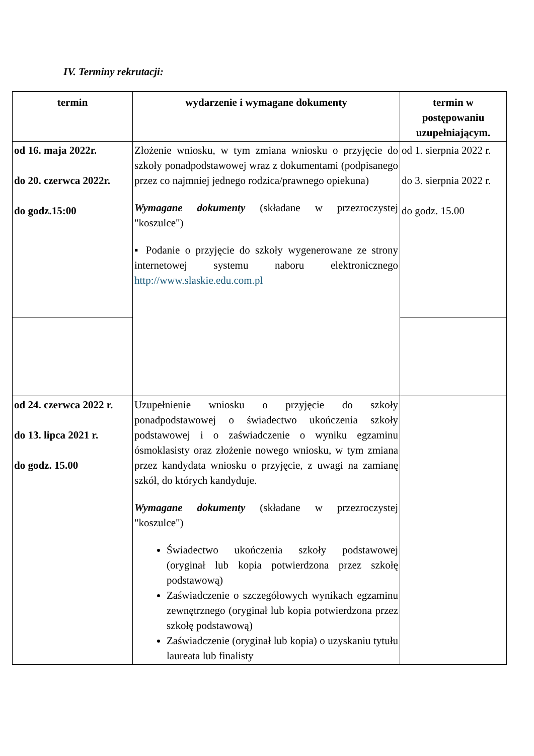IV. Terminy rekrutacji:
| termin | wydarzenie i wymagane dokumenty | termin w postępowaniu uzupełniającym. |
| --- | --- | --- |
| od 16. maja 2022r. do 20. czerwca 2022r. do godz.15:00 | Złożenie wniosku, w tym zmiana wniosku o przyjęcie do szkoły ponadpodstawowej wraz z dokumentami (podpisanego przez co najmniej jednego rodzica/prawnego opiekuna) Wymagane dokumenty (składane w przezroczystej "koszulce") ▪ Podanie o przyjęcie do szkoły wygenerowane ze strony internetowej systemu naboru elektronicznego http://www.slaskie.edu.com.pl | od 1. sierpnia 2022 r. do 3. sierpnia 2022 r. do godz. 15.00 |
| od 24. czerwca 2022 r. do 13. lipca 2021 r. do godz. 15.00 | Uzupełnienie wniosku o przyjęcie do szkoły ponadpodstawowej o świadectwo ukończenia szkoły podstawowej i o zaświadczenie o wyniku egzaminu ósmoklasisty oraz złożenie nowego wniosku, w tym zmiana przez kandydata wniosku o przyjęcie, z uwagi na zamianę szkół, do których kandyduje. Wymagane dokumenty (składane w przezroczystej "koszulce") Świadectwo ukończenia szkoły podstawowej (oryginał lub kopia potwierdzona przez szkołę podstawową) Zaświadczenie o szczegółowych wynikach egzaminu zewnętrznego (oryginał lub kopia potwierdzona przez szkołę podstawową) Zaświadczenie (oryginał lub kopia) o uzyskaniu tytułu laureata lub finalisty | |